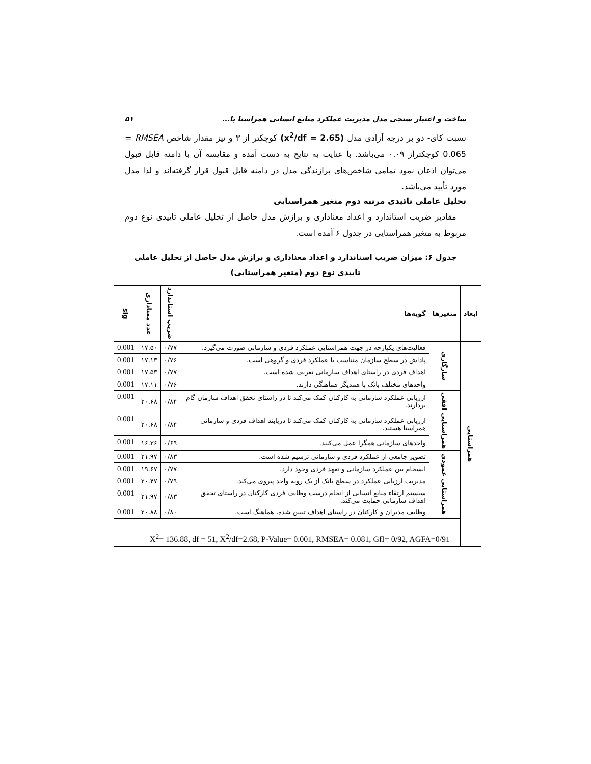ساخت و اعتبار سنجی مدل مدیریت عملکرد منابع انسانی همراستا با... ۵۱
نسبت کای- دو بر درجه آزادی مدل (x<sup>2</sup>/df = 2.65) کوچکتر از ۳ و نیز مقدار شاخص RMSEA = 0.065 کوچکتراز ۰.۰۹ می‌باشد. با عنایت به نتایج به دست آمده و مقایسه آن با دامنه قابل قبول می‌توان اذعان نمود تمامی شاخص‌های برازندگی مدل در دامنه قابل قبول قرار گرفته‌اند و لذا مدل مورد تأیید می‌باشد.
تحلیل عاملی تائیدی مرتبه دوم متغیر همراستایی
مقادیر ضریب استاندارد و اعداد معناداری و برازش مدل حاصل از تحلیل عاملی تاییدی نوع دوم مربوط به متغیر همراستایی در جدول ۶ آمده است.
جدول ۶: میزان ضریب استاندارد و اعداد معناداری و برازش مدل حاصل از تحلیل عاملی تاییدی نوع دوم (متغیر همراستایی)
| ابعاد | متغیرها | گویه‌ها | ضریب استاندارد | عدد معناداری | sig |
| --- | --- | --- | --- | --- | --- |
| همراستایی | سازگاری | فعالیت‌های یکپارچه در جهت همراستایی عملکرد فردی و سازمانی صورت می‌گیرد. | ۰/۷۷ | ۱۷.۵۰ | 0.001 |
| | | پاداش در سطح سازمان متناسب با عملکرد فردی و گروهی است. | ۰/۷۶ | ۱۷.۱۳ | 0.001 |
| | | اهداف فردی در راستای اهداف سازمانی تعریف شده است. | ۰/۷۷ | ۱۷.۵۳ | 0.001 |
| | | واحدهای مختلف بانک با همدیگر هماهنگی دارند. | ۰/۷۶ | ۱۷.۱۱ | 0.001 |
| | همراستایی افقی | ارزیابی عملکرد سازمانی به کارکنان کمک می‌کند تا در راستای تحقق اهداف سازمان گام بردارند. | ۰/۸۴ | ۲۰.۶۸ | 0.001 |
| | | ارزیابی عملکرد سازمانی به کارکنان کمک می‌کند تا دریابند اهداف فردی و سازمانی همراستا هستند. | ۰/۸۴ | ۲۰.۶۸ | 0.001 |
| | | واحدهای سازمانی همگرا عمل می‌کنند. | ۰/۶۹ | ۱۶.۳۶ | 0.001 |
| | همراستایی عمودی | تصویر جامعی از عملکرد فردی و سازمانی ترسیم شده است. | ۰/۸۳ | ۲۱.۹۷ | 0.001 |
| | | انسجام بین عملکرد سازمانی و تعهد فردی وجود دارد. | ۰/۷۷ | ۱۹.۶۷ | 0.001 |
| | | مدیریت ارزیابی عملکرد در سطح بانک از یک رویه واحد پیروی می‌کند. | ۰/۷۹ | ۲۰.۴۷ | 0.001 |
| | | سیستم ارتقاء منابع انسانی از انجام درست وظایف فردی کارکنان در راستای تحقق اهداف سازمانی حمایت می‌کند. | ۰/۸۳ | ۲۱.۹۷ | 0.001 |
| | | وظایف مدیران و کارکنان در راستای اهداف تبیین شده، هماهنگ است. | ۰/۸۰ | ۲۰.۸۸ | 0.001 |
| | X<sup>2</sup>= 136.88, df = 51, X<sup>2</sup>/df=2.68, P-Value= 0.001, RMSEA= 0.081, GfI= 0/92, AGFA=0/91 | | | | |